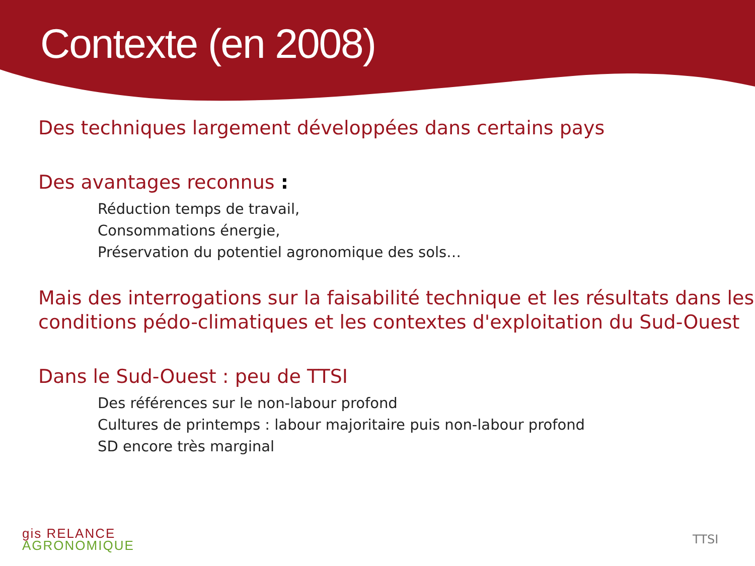Contexte (en 2008)
Des techniques largement développées dans certains pays
Des avantages reconnus :
Réduction temps de travail,
Consommations énergie,
Préservation du potentiel agronomique des sols…
Mais des interrogations sur la faisabilité technique et les résultats dans les conditions pédo-climatiques et les contextes d'exploitation du Sud-Ouest
Dans le Sud-Ouest : peu de TTSI
Des références sur le non-labour profond
Cultures de printemps : labour majoritaire puis non-labour profond
SD encore très marginal
gis RELANCE
AGRONOMIQUE
TTSI